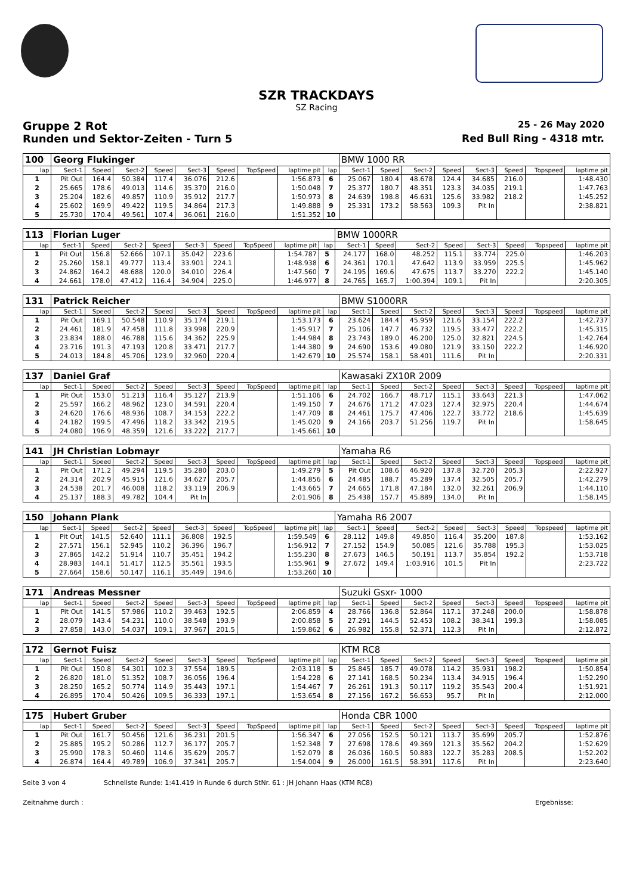SZR TRACKDAYS
SZ Racing
Gruppe 2 Rot
25 - 26 May 2020
Runden und Sektor-Zeiten - Turn 5
Red Bull Ring - 4318 mtr.
| 100 | Georg Flukinger | | | | | | | | | BMW 1000 RR | | | | | | | |
| lap | Sect-1 | Speed | Sect-2 | Speed | Sect-3 | Speed | TopSpeed | laptime pit | lap | Sect-1 | Speed | Sect-2 | Speed | Sect-3 | Speed | Topspeed | laptime pit |
| 1 | Pit Out | 164.4 | 50.384 | 117.4 | 36.076 | 212.6 | | 1:56.873 | 6 | 25.067 | 180.4 | 48.678 | 124.4 | 34.685 | 216.0 | | 1:48.430 |
| 2 | 25.665 | 178.6 | 49.013 | 114.6 | 35.370 | 216.0 | | 1:50.048 | 7 | 25.377 | 180.7 | 48.351 | 123.3 | 34.035 | 219.1 | | 1:47.763 |
| 3 | 25.204 | 182.6 | 49.857 | 110.9 | 35.912 | 217.7 | | 1:50.973 | 8 | 24.639 | 198.8 | 46.631 | 125.6 | 33.982 | 218.2 | | 1:45.252 |
| 4 | 25.602 | 169.9 | 49.422 | 119.5 | 34.864 | 217.3 | | 1:49.888 | 9 | 25.331 | 173.2 | 58.563 | 109.3 | Pit In | | | 2:38.821 |
| 5 | 25.730 | 170.4 | 49.561 | 107.4 | 36.061 | 216.0 | | 1:51.352 | 10 | | | | | | | | |
| 113 | Florian Luger | | | | | | | | | BMW 1000RR | | | | | | | |
| lap | Sect-1 | Speed | Sect-2 | Speed | Sect-3 | Speed | TopSpeed | laptime pit | lap | Sect-1 | Speed | Sect-2 | Speed | Sect-3 | Speed | Topspeed | laptime pit |
| 1 | Pit Out | 156.8 | 52.666 | 107.1 | 35.042 | 223.6 | | 1:54.787 | 5 | 24.177 | 168.0 | 48.252 | 115.1 | 33.774 | 225.0 | | 1:46.203 |
| 2 | 25.260 | 158.1 | 49.777 | 113.4 | 33.901 | 224.1 | | 1:48.938 | 6 | 24.361 | 170.1 | 47.642 | 113.9 | 33.959 | 225.5 | | 1:45.962 |
| 3 | 24.862 | 164.2 | 48.688 | 120.0 | 34.010 | 226.4 | | 1:47.560 | 7 | 24.195 | 169.6 | 47.675 | 113.7 | 33.270 | 222.2 | | 1:45.140 |
| 4 | 24.661 | 178.0 | 47.412 | 116.4 | 34.904 | 225.0 | | 1:46.977 | 8 | 24.765 | 165.7 | 1:00.394 | 109.1 | Pit In | | | 2:20.305 |
| 131 | Patrick Reicher | | | | | | | | | BMW S1000RR | | | | | | | |
| lap | Sect-1 | Speed | Sect-2 | Speed | Sect-3 | Speed | TopSpeed | laptime pit | lap | Sect-1 | Speed | Sect-2 | Speed | Sect-3 | Speed | Topspeed | laptime pit |
| 1 | Pit Out | 169.1 | 50.548 | 110.9 | 35.174 | 219.1 | | 1:53.173 | 6 | 23.624 | 184.4 | 45.959 | 121.6 | 33.154 | 222.2 | | 1:42.737 |
| 2 | 24.461 | 181.9 | 47.458 | 111.8 | 33.998 | 220.9 | | 1:45.917 | 7 | 25.106 | 147.7 | 46.732 | 119.5 | 33.477 | 222.2 | | 1:45.315 |
| 3 | 23.834 | 188.0 | 46.788 | 115.6 | 34.362 | 225.9 | | 1:44.984 | 8 | 23.743 | 189.0 | 46.200 | 125.0 | 32.821 | 224.5 | | 1:42.764 |
| 4 | 23.716 | 191.3 | 47.193 | 120.8 | 33.471 | 217.7 | | 1:44.380 | 9 | 24.690 | 153.6 | 49.080 | 121.9 | 33.150 | 222.2 | | 1:46.920 |
| 5 | 24.013 | 184.8 | 45.706 | 123.9 | 32.960 | 220.4 | | 1:42.679 | 10 | 25.574 | 158.1 | 58.401 | 111.6 | Pit In | | | 2:20.331 |
| 137 | Daniel Graf | | | | | | | | | Kawasaki ZX10R 2009 | | | | | | | |
| lap | Sect-1 | Speed | Sect-2 | Speed | Sect-3 | Speed | TopSpeed | laptime pit | lap | Sect-1 | Speed | Sect-2 | Speed | Sect-3 | Speed | Topspeed | laptime pit |
| 1 | Pit Out | 153.0 | 51.213 | 116.4 | 35.127 | 213.9 | | 1:51.106 | 6 | 24.702 | 166.7 | 48.717 | 115.1 | 33.643 | 221.3 | | 1:47.062 |
| 2 | 25.597 | 166.2 | 48.962 | 123.0 | 34.591 | 220.4 | | 1:49.150 | 7 | 24.676 | 171.2 | 47.023 | 127.4 | 32.975 | 220.4 | | 1:44.674 |
| 3 | 24.620 | 176.6 | 48.936 | 108.7 | 34.153 | 222.2 | | 1:47.709 | 8 | 24.461 | 175.7 | 47.406 | 122.7 | 33.772 | 218.6 | | 1:45.639 |
| 4 | 24.182 | 199.5 | 47.496 | 118.2 | 33.342 | 219.5 | | 1:45.020 | 9 | 24.166 | 203.7 | 51.256 | 119.7 | Pit In | | | 1:58.645 |
| 5 | 24.080 | 196.9 | 48.359 | 121.6 | 33.222 | 217.7 | | 1:45.661 | 10 | | | | | | | | |
| 141 | JH Christian Lobmayr | | | | | | | | | Yamaha R6 | | | | | | | |
| lap | Sect-1 | Speed | Sect-2 | Speed | Sect-3 | Speed | TopSpeed | laptime pit | lap | Sect-1 | Speed | Sect-2 | Speed | Sect-3 | Speed | Topspeed | laptime pit |
| 1 | Pit Out | 171.2 | 49.294 | 119.5 | 35.280 | 203.0 | | 1:49.279 | 5 | Pit Out | 108.6 | 46.920 | 137.8 | 32.720 | 205.3 | | 2:22.927 |
| 2 | 24.314 | 202.9 | 45.915 | 121.6 | 34.627 | 205.7 | | 1:44.856 | 6 | 24.485 | 188.7 | 45.289 | 137.4 | 32.505 | 205.7 | | 1:42.279 |
| 3 | 24.538 | 201.7 | 46.008 | 118.2 | 33.119 | 206.9 | | 1:43.665 | 7 | 24.665 | 171.8 | 47.184 | 132.0 | 32.261 | 206.9 | | 1:44.110 |
| 4 | 25.137 | 188.3 | 49.782 | 104.4 | Pit In | | | 2:01.906 | 8 | 25.438 | 157.7 | 45.889 | 134.0 | Pit In | | | 1:58.145 |
| 150 | Johann Plank | | | | | | | | | Yamaha R6 2007 | | | | | | | |
| lap | Sect-1 | Speed | Sect-2 | Speed | Sect-3 | Speed | TopSpeed | laptime pit | lap | Sect-1 | Speed | Sect-2 | Speed | Sect-3 | Speed | Topspeed | laptime pit |
| 1 | Pit Out | 141.5 | 52.640 | 111.1 | 36.808 | 192.5 | | 1:59.549 | 6 | 28.112 | 149.8 | 49.850 | 116.4 | 35.200 | 187.8 | | 1:53.162 |
| 2 | 27.571 | 156.1 | 52.945 | 110.2 | 36.396 | 196.7 | | 1:56.912 | 7 | 27.152 | 154.9 | 50.085 | 121.6 | 35.788 | 195.3 | | 1:53.025 |
| 3 | 27.865 | 142.2 | 51.914 | 110.7 | 35.451 | 194.2 | | 1:55.230 | 8 | 27.673 | 146.5 | 50.191 | 113.7 | 35.854 | 192.2 | | 1:53.718 |
| 4 | 28.983 | 144.1 | 51.417 | 112.5 | 35.561 | 193.5 | | 1:55.961 | 9 | 27.672 | 149.4 | 1:03.916 | 101.5 | Pit In | | | 2:23.722 |
| 5 | 27.664 | 158.6 | 50.147 | 116.1 | 35.449 | 194.6 | | 1:53.260 | 10 | | | | | | | | |
| 171 | Andreas Messner | | | | | | | | | Suzuki Gsxr- 1000 | | | | | | | |
| lap | Sect-1 | Speed | Sect-2 | Speed | Sect-3 | Speed | TopSpeed | laptime pit | lap | Sect-1 | Speed | Sect-2 | Speed | Sect-3 | Speed | Topspeed | laptime pit |
| 1 | Pit Out | 141.5 | 57.986 | 110.2 | 39.463 | 192.5 | | 2:06.859 | 4 | 28.766 | 136.8 | 52.864 | 117.1 | 37.248 | 200.0 | | 1:58.878 |
| 2 | 28.079 | 143.4 | 54.231 | 110.0 | 38.548 | 193.9 | | 2:00.858 | 5 | 27.291 | 144.5 | 52.453 | 108.2 | 38.341 | 199.3 | | 1:58.085 |
| 3 | 27.858 | 143.0 | 54.037 | 109.1 | 37.967 | 201.5 | | 1:59.862 | 6 | 26.982 | 155.8 | 52.371 | 112.3 | Pit In | | | 2:12.872 |
| 172 | Gernot Fuisz | | | | | | | | | KTM RC8 | | | | | | | |
| lap | Sect-1 | Speed | Sect-2 | Speed | Sect-3 | Speed | TopSpeed | laptime pit | lap | Sect-1 | Speed | Sect-2 | Speed | Sect-3 | Speed | Topspeed | laptime pit |
| 1 | Pit Out | 150.8 | 54.301 | 102.3 | 37.554 | 189.5 | | 2:03.118 | 5 | 25.845 | 185.7 | 49.078 | 114.2 | 35.931 | 198.2 | | 1:50.854 |
| 2 | 26.820 | 181.0 | 51.352 | 108.7 | 36.056 | 196.4 | | 1:54.228 | 6 | 27.141 | 168.5 | 50.234 | 113.4 | 34.915 | 196.4 | | 1:52.290 |
| 3 | 28.250 | 165.2 | 50.774 | 114.9 | 35.443 | 197.1 | | 1:54.467 | 7 | 26.261 | 191.3 | 50.117 | 119.2 | 35.543 | 200.4 | | 1:51.921 |
| 4 | 26.895 | 170.4 | 50.426 | 109.5 | 36.333 | 197.1 | | 1:53.654 | 8 | 27.156 | 167.2 | 56.653 | 95.7 | Pit In | | | 2:12.000 |
| 175 | Hubert Gruber | | | | | | | | | Honda CBR 1000 | | | | | | | |
| lap | Sect-1 | Speed | Sect-2 | Speed | Sect-3 | Speed | TopSpeed | laptime pit | lap | Sect-1 | Speed | Sect-2 | Speed | Sect-3 | Speed | Topspeed | laptime pit |
| 1 | Pit Out | 161.7 | 50.456 | 121.6 | 36.231 | 201.5 | | 1:56.347 | 6 | 27.056 | 152.5 | 50.121 | 113.7 | 35.699 | 205.7 | | 1:52.876 |
| 2 | 25.885 | 195.2 | 50.286 | 112.7 | 36.177 | 205.7 | | 1:52.348 | 7 | 27.698 | 178.6 | 49.369 | 121.3 | 35.562 | 204.2 | | 1:52.629 |
| 3 | 25.990 | 178.3 | 50.460 | 114.6 | 35.629 | 205.7 | | 1:52.079 | 8 | 26.036 | 160.5 | 50.883 | 122.7 | 35.283 | 208.5 | | 1:52.202 |
| 4 | 26.874 | 164.4 | 49.789 | 106.9 | 37.341 | 205.7 | | 1:54.004 | 9 | 26.000 | 161.5 | 58.391 | 117.6 | Pit In | | | 2:23.640 |
Seite 3 von 4 Schnellste Runde: 1:41.419 in Runde 6 durch StNr. 61 : JH Johann Haas (KTM RC8)
Zeitnahme durch : Ergebnisse: